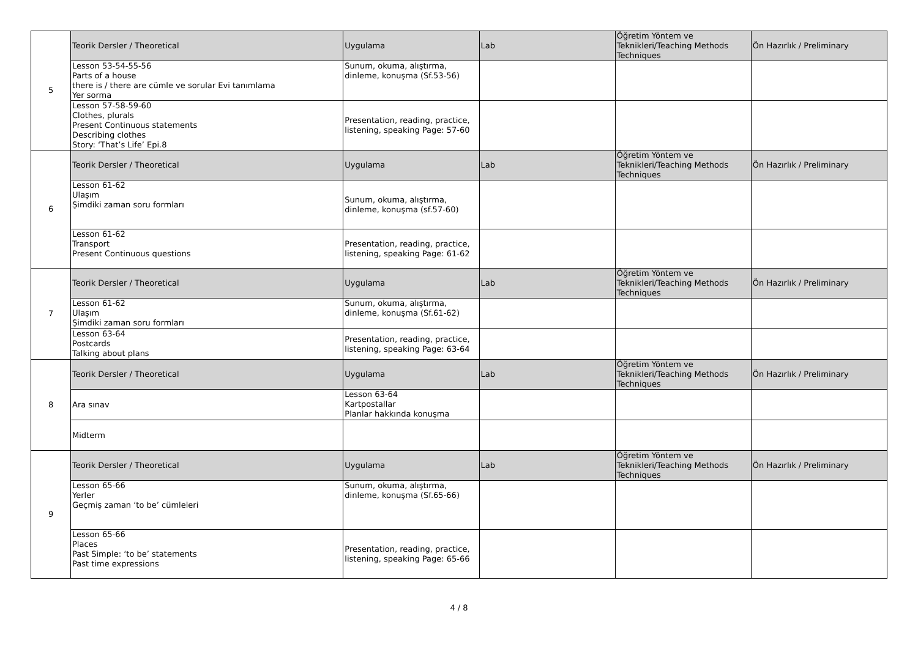| 5 | Teorik Dersler / Theoretical | Uygulama | Lab | Öğretim Yöntem ve Teknikleri/Teaching Methods Techniques | Ön Hazırlık / Preliminary |
| | Lesson 53-54-55-56 Parts of a house there is / there are cümle ve sorular Evi tanımlama Yer sorma | Sunum, okuma, alıştırma, dinleme, konuşma (Sf.53-56) | | | |
| | Lesson 57-58-59-60 Clothes, plurals Present Continuous statements Describing clothes Story: ‘That’s Life’ Epi.8 | Presentation, reading, practice, listening, speaking Page: 57-60 | | | |
| 6 | Teorik Dersler / Theoretical | Uygulama | Lab | Öğretim Yöntem ve Teknikleri/Teaching Methods Techniques | Ön Hazırlık / Preliminary |
| | Lesson 61-62 Ulaşım Şimdiki zaman soru formları | Sunum, okuma, alıştırma, dinleme, konuşma (sf.57-60) | | | |
| | Lesson 61-62 Transport Present Continuous questions | Presentation, reading, practice, listening, speaking Page: 61-62 | | | |
| 7 | Teorik Dersler / Theoretical | Uygulama | Lab | Öğretim Yöntem ve Teknikleri/Teaching Methods Techniques | Ön Hazırlık / Preliminary |
| | Lesson 61-62 Ulaşım Şimdiki zaman soru formları | Sunum, okuma, alıştırma, dinleme, konuşma (Sf.61-62) | | | |
| | Lesson 63-64 Postcards Talking about plans | Presentation, reading, practice, listening, speaking Page: 63-64 | | | |
| 8 | Teorik Dersler / Theoretical | Uygulama | Lab | Öğretim Yöntem ve Teknikleri/Teaching Methods Techniques | Ön Hazırlık / Preliminary |
| | Ara sınav | Lesson 63-64 Kartpostallar Planlar hakkında konuşma | | | |
| | Midterm | | | | |
| 9 | Teorik Dersler / Theoretical | Uygulama | Lab | Öğretim Yöntem ve Teknikleri/Teaching Methods Techniques | Ön Hazırlık / Preliminary |
| | Lesson 65-66 Yerler Geçmiş zaman ‘to be’ cümleleri | Sunum, okuma, alıştırma, dinleme, konuşma (Sf.65-66) | | | |
| | Lesson 65-66 Places Past Simple: ‘to be’ statements Past time expressions | Presentation, reading, practice, listening, speaking Page: 65-66 | | | |
4 / 8